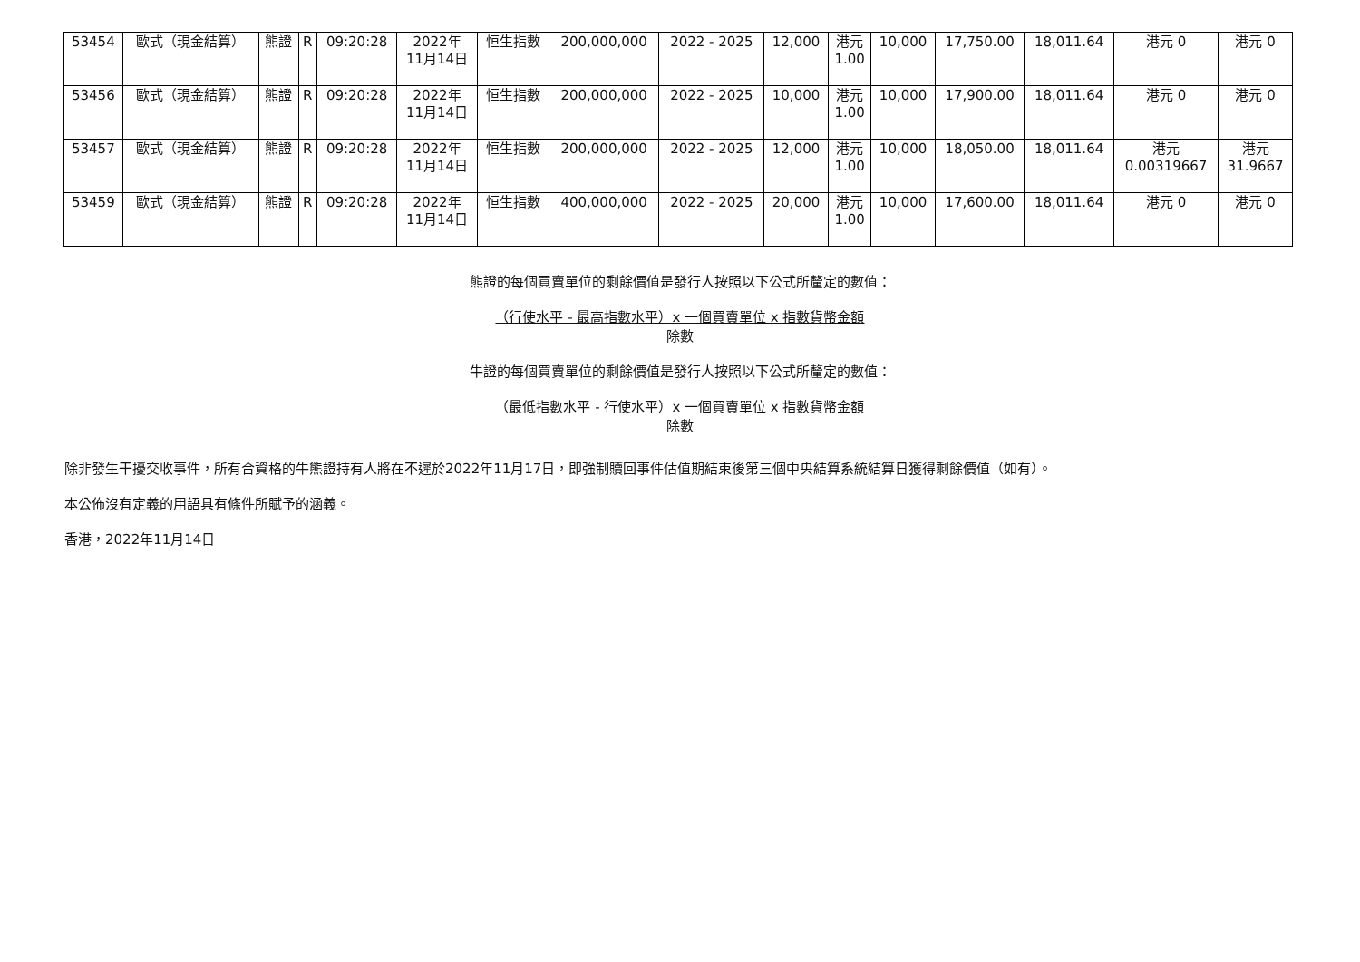| 53454 | 歐式（現金結算） | 熊證 | R | 09:20:28 | 2022年 11月14日 | 恒生指數 | 200,000,000 | 2022 - 2025 | 12,000 | 港元 1.00 | 10,000 | 17,750.00 | 18,011.64 | 港元 0 | 港元 0 |
| 53456 | 歐式（現金結算） | 熊證 | R | 09:20:28 | 2022年 11月14日 | 恒生指數 | 200,000,000 | 2022 - 2025 | 10,000 | 港元 1.00 | 10,000 | 17,900.00 | 18,011.64 | 港元 0 | 港元 0 |
| 53457 | 歐式（現金結算） | 熊證 | R | 09:20:28 | 2022年 11月14日 | 恒生指數 | 200,000,000 | 2022 - 2025 | 12,000 | 港元 1.00 | 10,000 | 18,050.00 | 18,011.64 | 港元 0.00319667 | 港元 31.9667 |
| 53459 | 歐式（現金結算） | 熊證 | R | 09:20:28 | 2022年 11月14日 | 恒生指數 | 400,000,000 | 2022 - 2025 | 20,000 | 港元 1.00 | 10,000 | 17,600.00 | 18,011.64 | 港元 0 | 港元 0 |
熊證的每個買賣單位的剩餘價值是發行人按照以下公式所釐定的數值：
（行使水平 - 最高指數水平）x 一個買賣單位 x 指數貨幣金額
除數
牛證的每個買賣單位的剩餘價值是發行人按照以下公式所釐定的數值：
（最低指數水平 - 行使水平）x 一個買賣單位 x 指數貨幣金額
除數
除非發生干擾交收事件，所有合資格的牛熊證持有人將在不遲於2022年11月17日，即強制贖回事件估值期結束後第三個中央結算系統結算日獲得剩餘價值（如有）。
本公佈沒有定義的用語具有條件所賦予的涵義。
香港，2022年11月14日